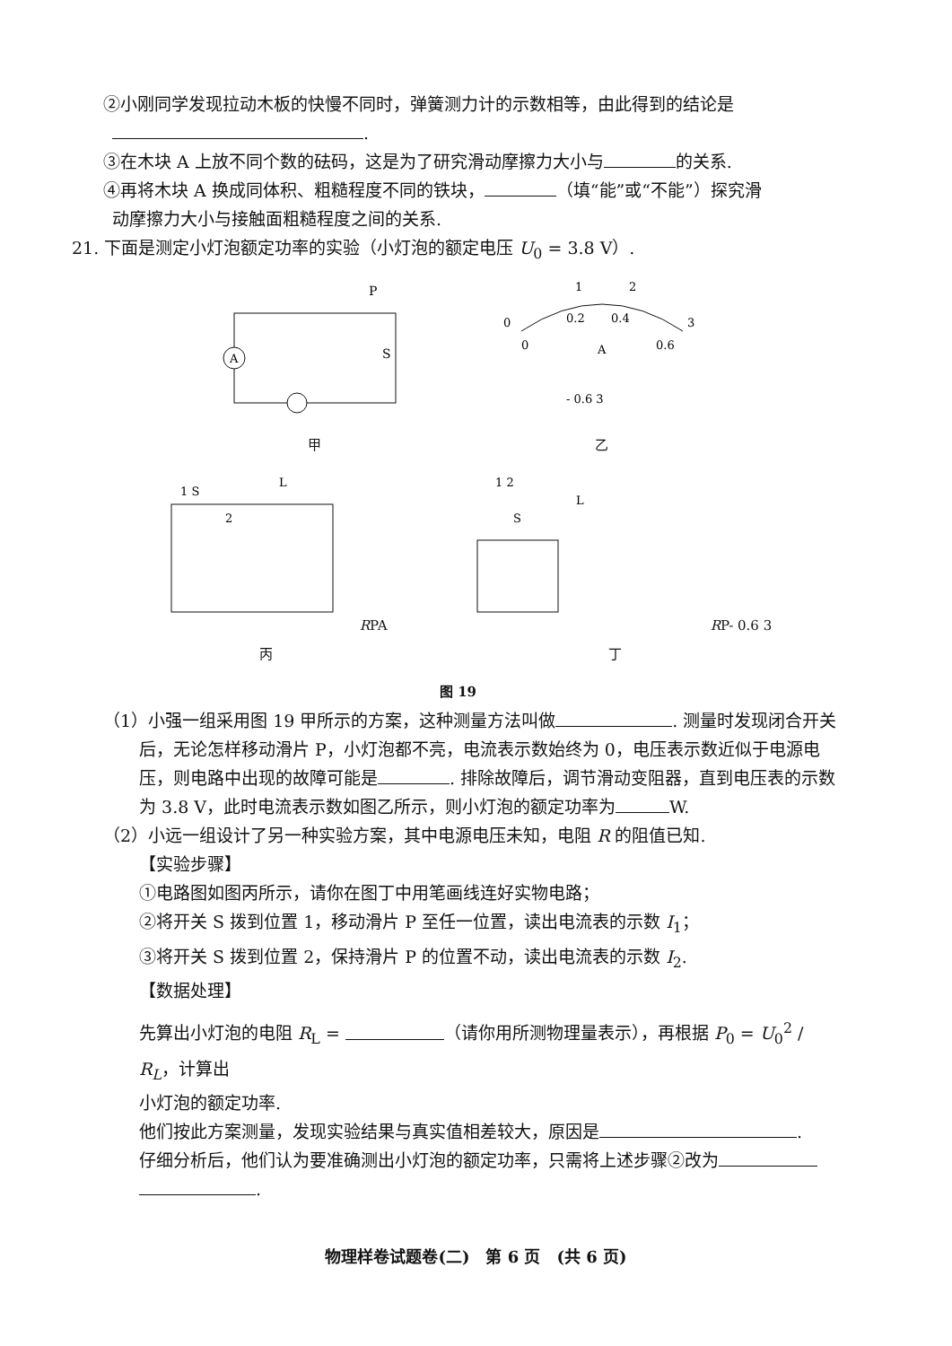②小刚同学发现拉动木板的快慢不同时，弹簧测力计的示数相等，由此得到的结论是
.
③在木块 A 上放不同个数的砝码，这是为了研究滑动摩擦力大小与 的关系.
④再将木块 A 换成同体积、粗糙程度不同的铁块， （填“能”或“不能”）探究滑
动摩擦力大小与接触面粗糙程度之间的关系.
21. 下面是测定小灯泡额定功率的实验（小灯泡的额定电压 U<sub>0</sub> = 3.8 V）.
A
P
S
甲
1
2
0
3
0.2
0.4
0
0.6
A
- 0.6 3
乙
1 S
2
L
R
P
A
丙
1 2
S
L
R
P
- 0.6 3
丁
图 19
（1）小强一组采用图 19 甲所示的方案，这种测量方法叫做 . 测量时发现闭合开关后，无论怎样移动滑片 P，小灯泡都不亮，电流表示数始终为 0，电压表示数近似于电源电压，则电路中出现的故障可能是 . 排除故障后，调节滑动变阻器，直到电压表的示数为 3.8 V，此时电流表示数如图乙所示，则小灯泡的额定功率为 W.
（2）小远一组设计了另一种实验方案，其中电源电压未知，电阻 R 的阻值已知.
【实验步骤】
①电路图如图丙所示，请你在图丁中用笔画线连好实物电路；
②将开关 S 拨到位置 1，移动滑片 P 至任一位置，读出电流表的示数 I<sub>1</sub>；
③将开关 S 拨到位置 2，保持滑片 P 的位置不动，读出电流表的示数 I<sub>2</sub>.
【数据处理】
先算出小灯泡的电阻 R<sub>L</sub> = （请你用所测物理量表示），再根据 P<sub>0</sub> = U<sub>0</sub><sup>2</sup> / R<sub>L</sub>，计算出
小灯泡的额定功率.
他们按此方案测量，发现实验结果与真实值相差较大，原因是 .
仔细分析后，他们认为要准确测出小灯泡的额定功率，只需将上述步骤②改为
.
物理样卷试题卷(二)　第 6 页　(共 6 页)